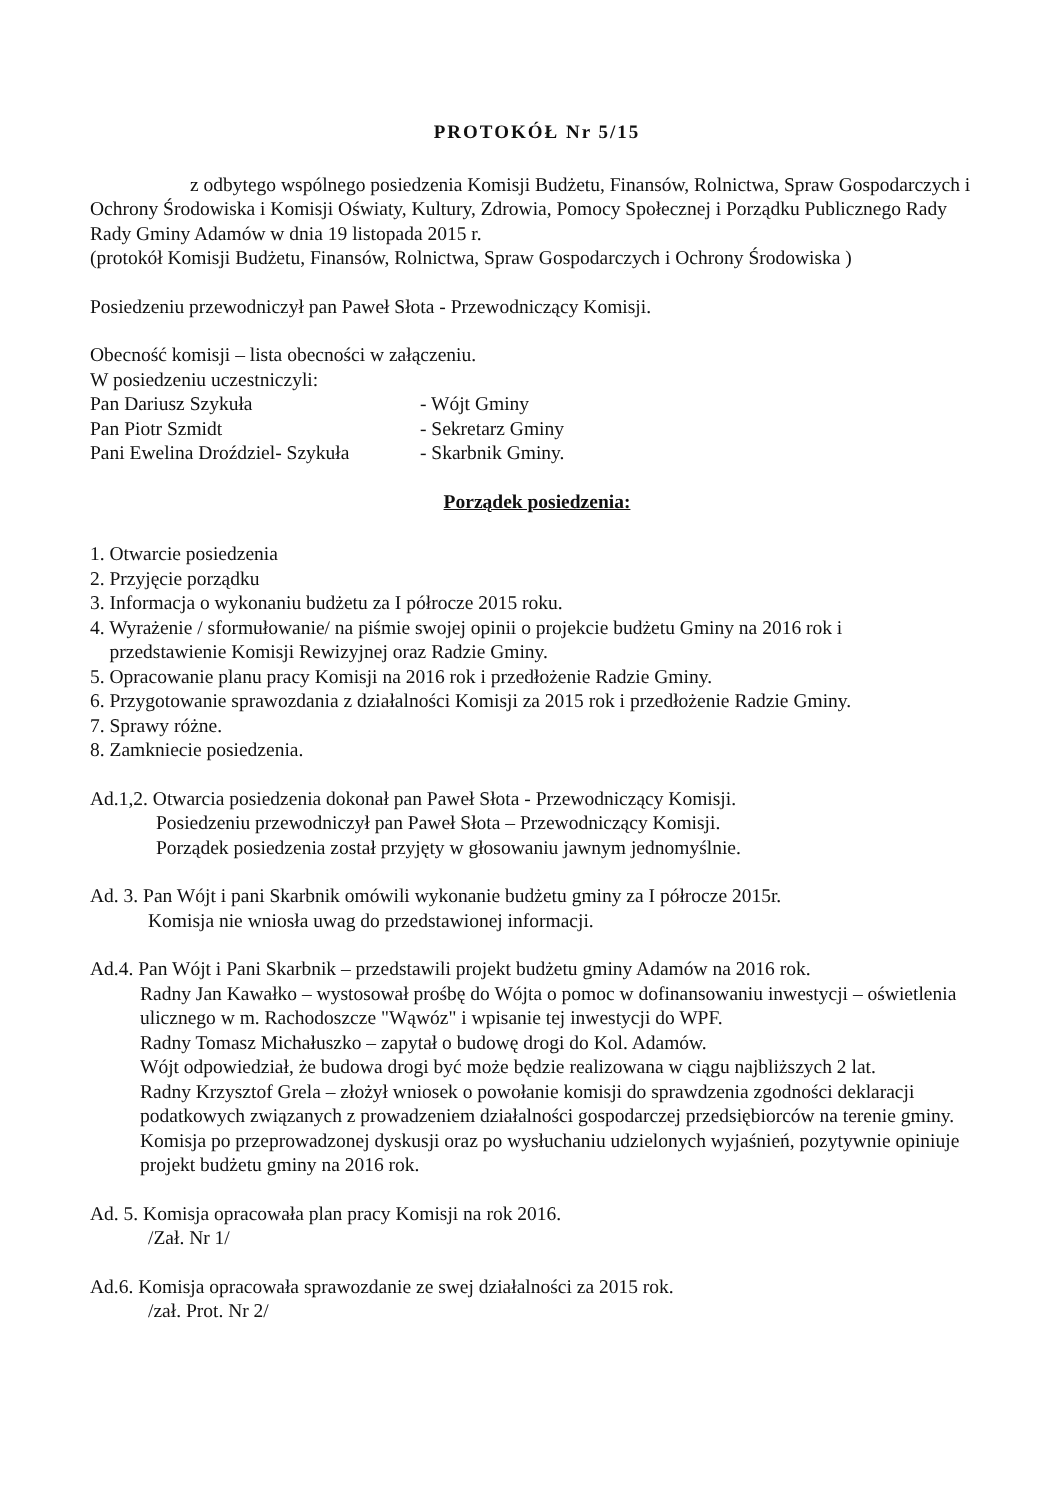PROTOKÓŁ Nr 5/15
z odbytego wspólnego posiedzenia Komisji Budżetu, Finansów, Rolnictwa, Spraw Gospodarczych i Ochrony Środowiska i Komisji Oświaty, Kultury, Zdrowia, Pomocy Społecznej i Porządku Publicznego Rady Rady Gminy Adamów w dnia 19 listopada 2015 r.
(protokół Komisji Budżetu, Finansów, Rolnictwa, Spraw Gospodarczych i Ochrony Środowiska )
Posiedzeniu przewodniczył pan Paweł Słota - Przewodniczący Komisji.
Obecność komisji – lista obecności w załączeniu.
W posiedzeniu uczestniczyli:
Pan Dariusz Szykuła - Wójt Gminy
Pan Piotr Szmidt - Sekretarz Gminy
Pani Ewelina Droździel- Szykuła - Skarbnik Gminy.
Porządek posiedzenia:
1. Otwarcie posiedzenia
2. Przyjęcie porządku
3. Informacja o wykonaniu budżetu za I półrocze 2015 roku.
4. Wyrażenie / sformułowanie/ na piśmie swojej opinii o projekcie budżetu Gminy na 2016 rok i
przedstawienie Komisji Rewizyjnej oraz Radzie Gminy.
5. Opracowanie planu pracy Komisji na 2016 rok i przedłożenie Radzie Gminy.
6. Przygotowanie sprawozdania z działalności Komisji za 2015 rok i przedłożenie Radzie Gminy.
7. Sprawy różne.
8. Zamkniecie posiedzenia.
Ad.1,2. Otwarcia posiedzenia dokonał pan Paweł Słota - Przewodniczący Komisji.
Posiedzeniu przewodniczył pan Paweł Słota – Przewodniczący Komisji.
Porządek posiedzenia został przyjęty w głosowaniu jawnym jednomyślnie.
Ad. 3. Pan Wójt i pani Skarbnik omówili wykonanie budżetu gminy za I półrocze 2015r.
Komisja nie wniosła uwag do przedstawionej informacji.
Ad.4. Pan Wójt i Pani Skarbnik – przedstawili projekt budżetu gminy Adamów na 2016 rok.
Radny Jan Kawałko – wystosował prośbę do Wójta o pomoc w dofinansowaniu inwestycji – oświetlenia ulicznego w m. Rachodoszcze "Wąwóz" i wpisanie tej inwestycji do WPF.
Radny Tomasz Michałuszko – zapytał o budowę drogi do Kol. Adamów.
Wójt odpowiedział, że budowa drogi być może będzie realizowana w ciągu najbliższych 2 lat.
Radny Krzysztof Grela – złożył wniosek o powołanie komisji do sprawdzenia zgodności deklaracji podatkowych związanych z prowadzeniem działalności gospodarczej przedsiębiorców na terenie gminy.
Komisja po przeprowadzonej dyskusji oraz po wysłuchaniu udzielonych wyjaśnień, pozytywnie opiniuje projekt budżetu gminy na 2016 rok.
Ad. 5. Komisja opracowała plan pracy Komisji na rok 2016.
/Zał. Nr 1/
Ad.6. Komisja opracowała sprawozdanie ze swej działalności za 2015 rok.
/zał. Prot. Nr 2/